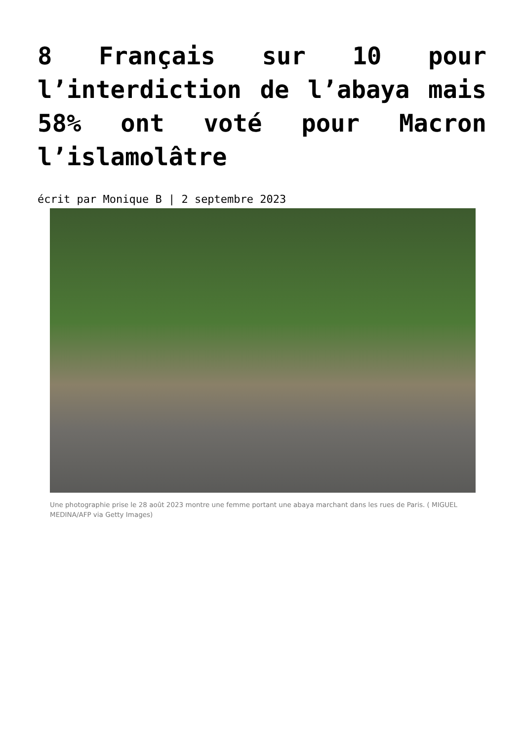8 Français sur 10 pour l’interdiction de l’abaya mais 58% ont voté pour Macron l’islamolâtre
écrit par Monique B | 2 septembre 2023
Une photographie prise le 28 août 2023 montre une femme portant une abaya marchant dans les rues de Paris. ( MIGUEL MEDINA/AFP via Getty Images)